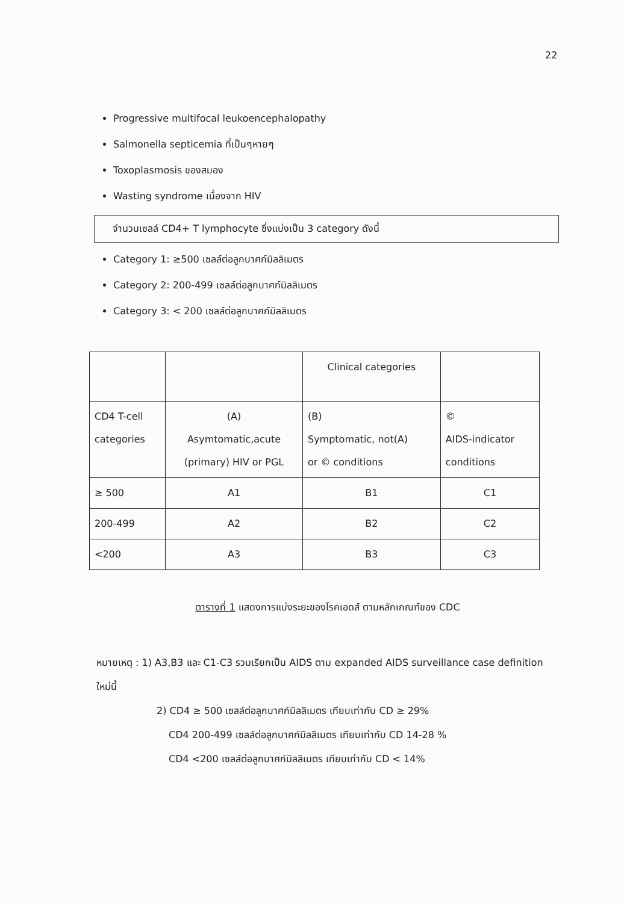22
Progressive multifocal leukoencephalopathy
Salmonella septicemia ที่เป็นๆหายๆ
Toxoplasmosis ของสมอง
Wasting syndrome เนื่องจาก HIV
จำนวนเซลล์ CD4+ T lymphocyte ซึ่งแบ่งเป็น 3 category ดังนี้
Category 1: ≥500 เซลล์ต่อลูกบาศก์มิลลิเมตร
Category 2: 200-499 เซลล์ต่อลูกบาศก์มิลลิเมตร
Category 3: < 200 เซลล์ต่อลูกบาศก์มิลลิเมตร
| | | Clinical categories | |
| CD4 T-cell categories | (A) Asymtomatic,acute (primary) HIV or PGL | (B) Symptomatic, not(A) or © conditions | © AIDS-indicator conditions |
| ≥ 500 | A1 | B1 | C1 |
| 200-499 | A2 | B2 | C2 |
| <200 | A3 | B3 | C3 |
ตารางที่ 1 แสดงการแบ่งระยะของโรคเอดส์ ตามหลักเกณฑ์ของ CDC
หมายเหตุ : 1) A3,B3 และ C1-C3 รวมเรียกเป็น AIDS ตาม expanded AIDS surveillance case definition ใหม่นี้
2) CD4 ≥ 500 เซลล์ต่อลูกบาศก์มิลลิเมตร เทียบเท่ากับ CD ≥ 29%
CD4 200-499 เซลล์ต่อลูกบาศก์มิลลิเมตร เทียบเท่ากับ CD 14-28 %
CD4 <200 เซลล์ต่อลูกบาศก์มิลลิเมตร เทียบเท่ากับ CD < 14%